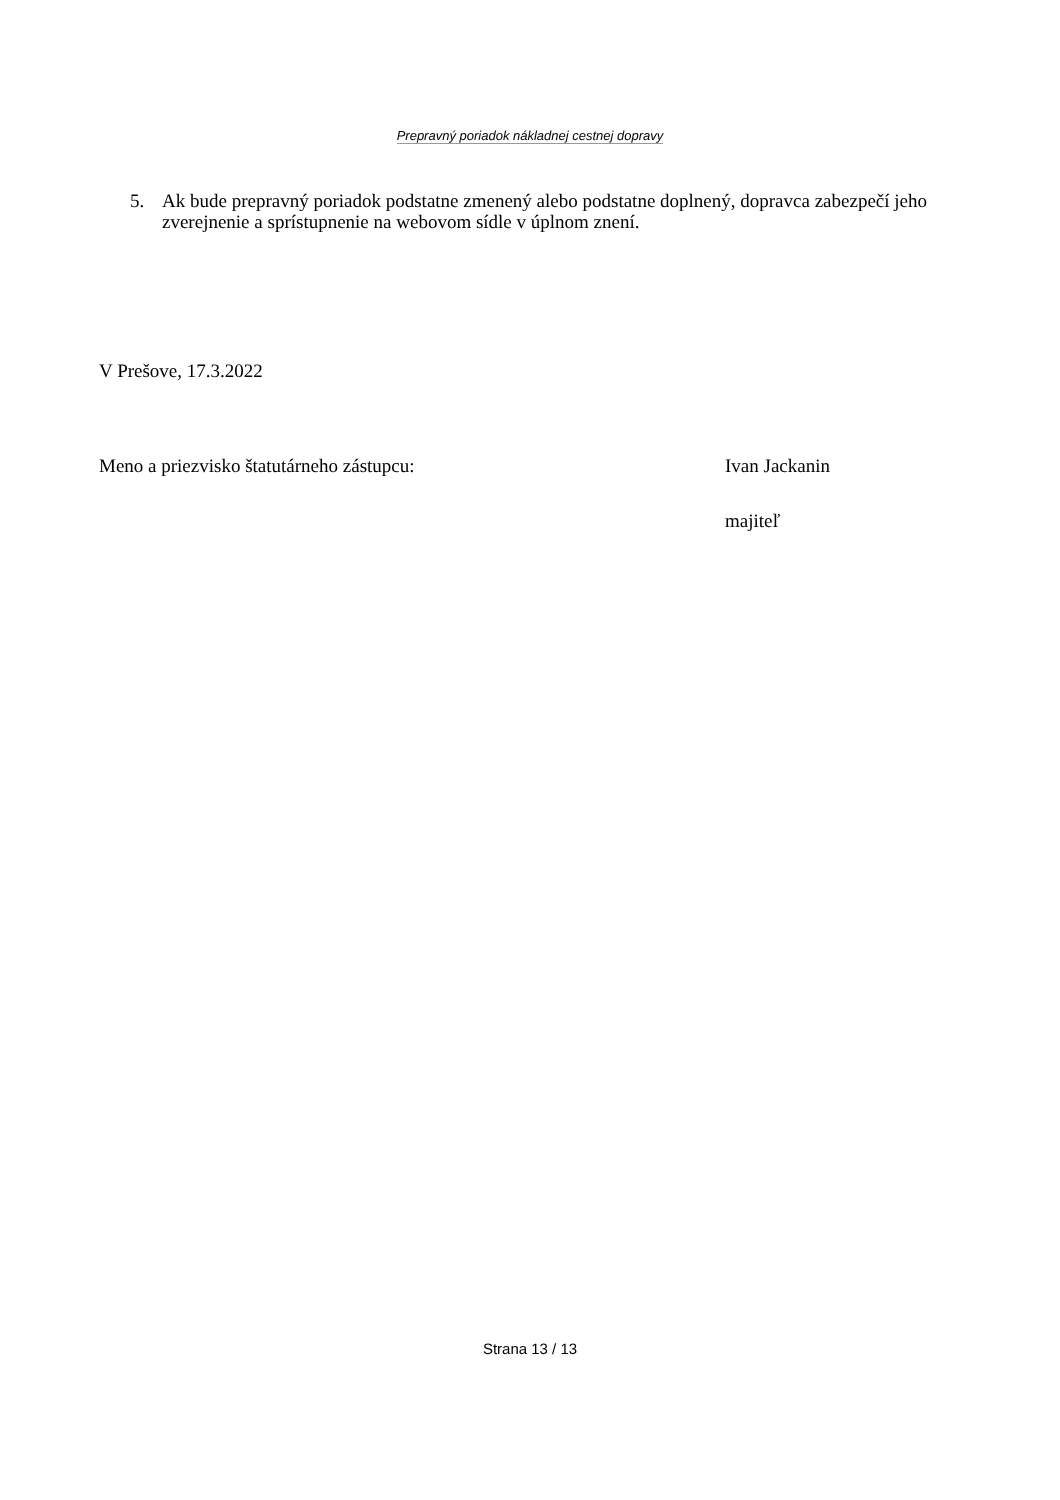Prepravný poriadok nákladnej cestnej dopravy
5. Ak bude prepravný poriadok podstatne zmenený alebo podstatne doplnený, dopravca zabezpečí jeho zverejnenie a sprístupnenie na webovom sídle v úplnom znení.
V Prešove, 17.3.2022
Meno a priezvisko štatutárneho zástupcu: Ivan Jackanin
majiteľ
Strana 13 / 13